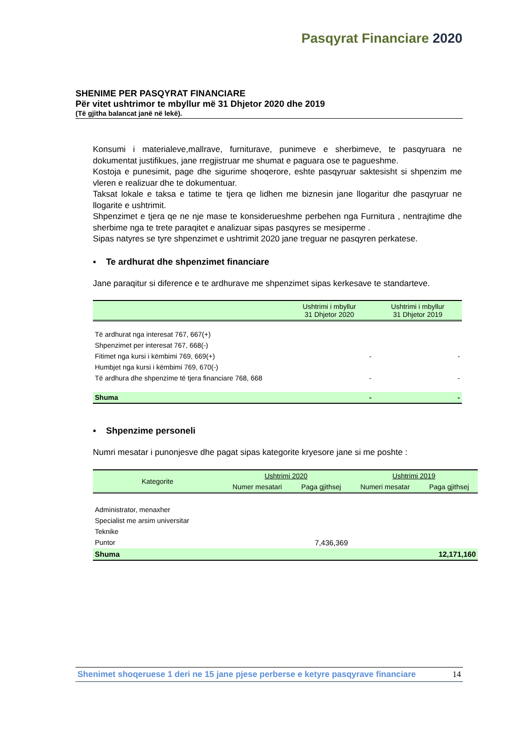Pasqyrat Financiare 2020
SHENIME PER PASQYRAT FINANCIARE
Për vitet ushtrimor te mbyllur më 31 Dhjetor 2020 dhe 2019
(Të gjitha balancat janë në lekë).
Konsumi i materialeve,mallrave, furniturave, punimeve e sherbimeve, te pasqyruara ne dokumentat justifikues, jane rregjistruar me shumat e paguara ose te pagueshme.
Kostoja e punesimit, page dhe sigurime shoqerore, eshte pasqyruar saktesisht si shpenzim me vleren e realizuar dhe te dokumentuar.
Taksat lokale e taksa e tatime te tjera qe lidhen me biznesin jane llogaritur dhe pasqyruar ne llogarite e ushtrimit.
Shpenzimet e tjera qe ne nje mase te konsiderueshme perbehen nga Furnitura , nentrajtime dhe sherbime nga te trete paraqitet e analizuar sipas pasqyres se mesiperme .
Sipas natyres se tyre shpenzimet e ushtrimit 2020 jane treguar ne pasqyren perkatese.
▪ Te ardhurat dhe shpenzimet financiare
Jane paraqitur si diference e te ardhurave me shpenzimet sipas kerkesave te standarteve.
| | Ushtrimi i mbyllur 31 Dhjetor 2020 | Ushtrimi i mbyllur 31 Dhjetor 2019 |
| --- | --- | --- |
| Të ardhurat nga interesat 767, 667(+) | | |
| Shpenzimet per interesat 767, 668(-) | | |
| Fitimet nga kursi i këmbimi 769, 669(+) | - | - |
| Humbjet nga kursi i këmbimi 769, 670(-) | | |
| Të ardhura dhe shpenzime të tjera financiare 768, 668 | - | - |
| Shuma | - | - |
▪ Shpenzime personeli
Numri mesatar i punonjesve dhe pagat sipas kategorite kryesore jane si me poshte :
| Kategorite | Ushtrimi 2020 | | Ushtrimi 2019 | |
| --- | --- | --- | --- | --- |
| | Numer mesatari | Paga gjithsej | Numeri mesatar | Paga gjithsej |
| Administrator, menaxher | | | | |
| Specialist me arsim universitar | | | | |
| Teknike | | | | |
| Puntor | | 7,436,369 | | |
| Shuma | | | | 12,171,160 |
Shenimet shoqeruese 1 deri ne 15 jane pjese perberse e ketyre pasqyrave financiare 14